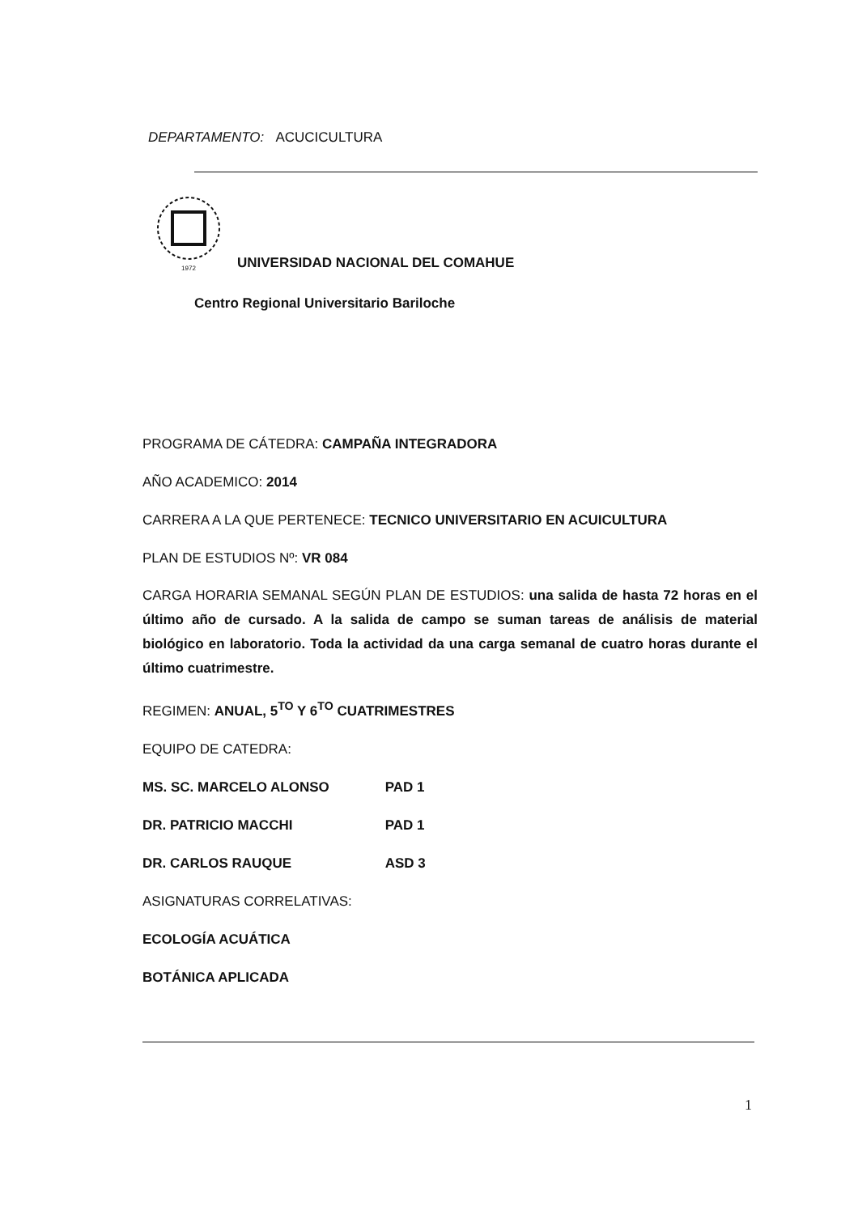DEPARTAMENTO: ACUCICULTURA
1972
UNIVERSIDAD NACIONAL DEL COMAHUE
Centro Regional Universitario Bariloche
PROGRAMA DE CÁTEDRA: CAMPAÑA INTEGRADORA
AÑO ACADEMICO: 2014
CARRERA A LA QUE PERTENECE: TECNICO UNIVERSITARIO EN ACUICULTURA
PLAN DE ESTUDIOS Nº: VR 084
CARGA HORARIA SEMANAL SEGÚN PLAN DE ESTUDIOS: una salida de hasta 72 horas en el último año de cursado. A la salida de campo se suman tareas de análisis de material biológico en laboratorio. Toda la actividad da una carga semanal de cuatro horas durante el último cuatrimestre.
REGIMEN: ANUAL, 5<sup>TO</sup> Y 6<sup>TO</sup> CUATRIMESTRES
EQUIPO DE CATEDRA:
MS. SC. MARCELO ALONSO PAD 1
DR. PATRICIO MACCHI PAD 1
DR. CARLOS RAUQUE ASD 3
ASIGNATURAS CORRELATIVAS:
ECOLOGÍA ACUÁTICA
BOTÁNICA APLICADA
1